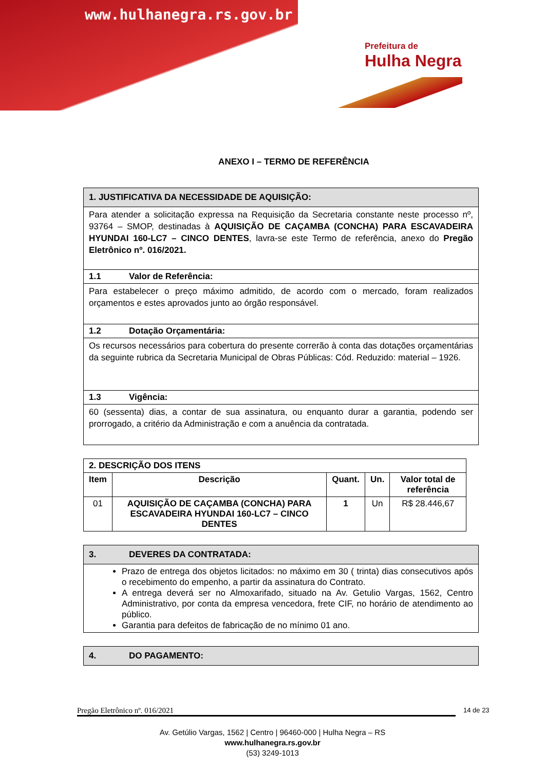www.hulhanegra.rs.gov.br
Prefeitura de
Hulha Negra
ANEXO I – TERMO DE REFERÊNCIA
| 1. JUSTIFICATIVA DA NECESSIDADE DE AQUISIÇÃO: |
| Para atender a solicitação expressa na Requisição da Secretaria constante neste processo nº, 93764 – SMOP, destinadas à AQUISIÇÃO DE CAÇAMBA (CONCHA) PARA ESCAVADEIRA HYUNDAI 160-LC7 – CINCO DENTES , lavra-se este Termo de referência, anexo do Pregão Eletrônico nº. 016/2021. |
| 1.1 Valor de Referência: |
| Para estabelecer o preço máximo admitido, de acordo com o mercado, foram realizados orçamentos e estes aprovados junto ao órgão responsável. |
| 1.2 Dotação Orçamentária: |
| Os recursos necessários para cobertura do presente correrão à conta das dotações orçamentárias da seguinte rubrica da Secretaria Municipal de Obras Públicas: Cód. Reduzido: material – 1926. |
| 1.3 Vigência: |
| 60 (sessenta) dias, a contar de sua assinatura, ou enquanto durar a garantia, podendo ser prorrogado, a critério da Administração e com a anuência da contratada. |
| 2. DESCRIÇÃO DOS ITENS | | | | |
| --- | --- | --- | --- | --- |
| Item | Descrição | Quant. | Un. | Valor total de referência |
| 01 | AQUISIÇÃO DE CAÇAMBA (CONCHA) PARA ESCAVADEIRA HYUNDAI 160-LC7 – CINCO DENTES | 1 | Un | R$ 28.446,67 |
| 3. DEVERES DA CONTRATADA: |
| Prazo de entrega dos objetos licitados: no máximo em 30 ( trinta) dias consecutivos após o recebimento do empenho, a partir da assinatura do Contrato. A entrega deverá ser no Almoxarifado, situado na Av. Getulio Vargas, 1562, Centro Administrativo, por conta da empresa vencedora, frete CIF, no horário de atendimento ao público. Garantia para defeitos de fabricação de no mínimo 01 ano. |
| 4. DO PAGAMENTO: |
Pregão Eletrônico nº. 016/2021 14 de 23
Av. Getúlio Vargas, 1562 | Centro | 96460-000 | Hulha Negra – RS
www.hulhanegra.rs.gov.br
(53) 3249-1013